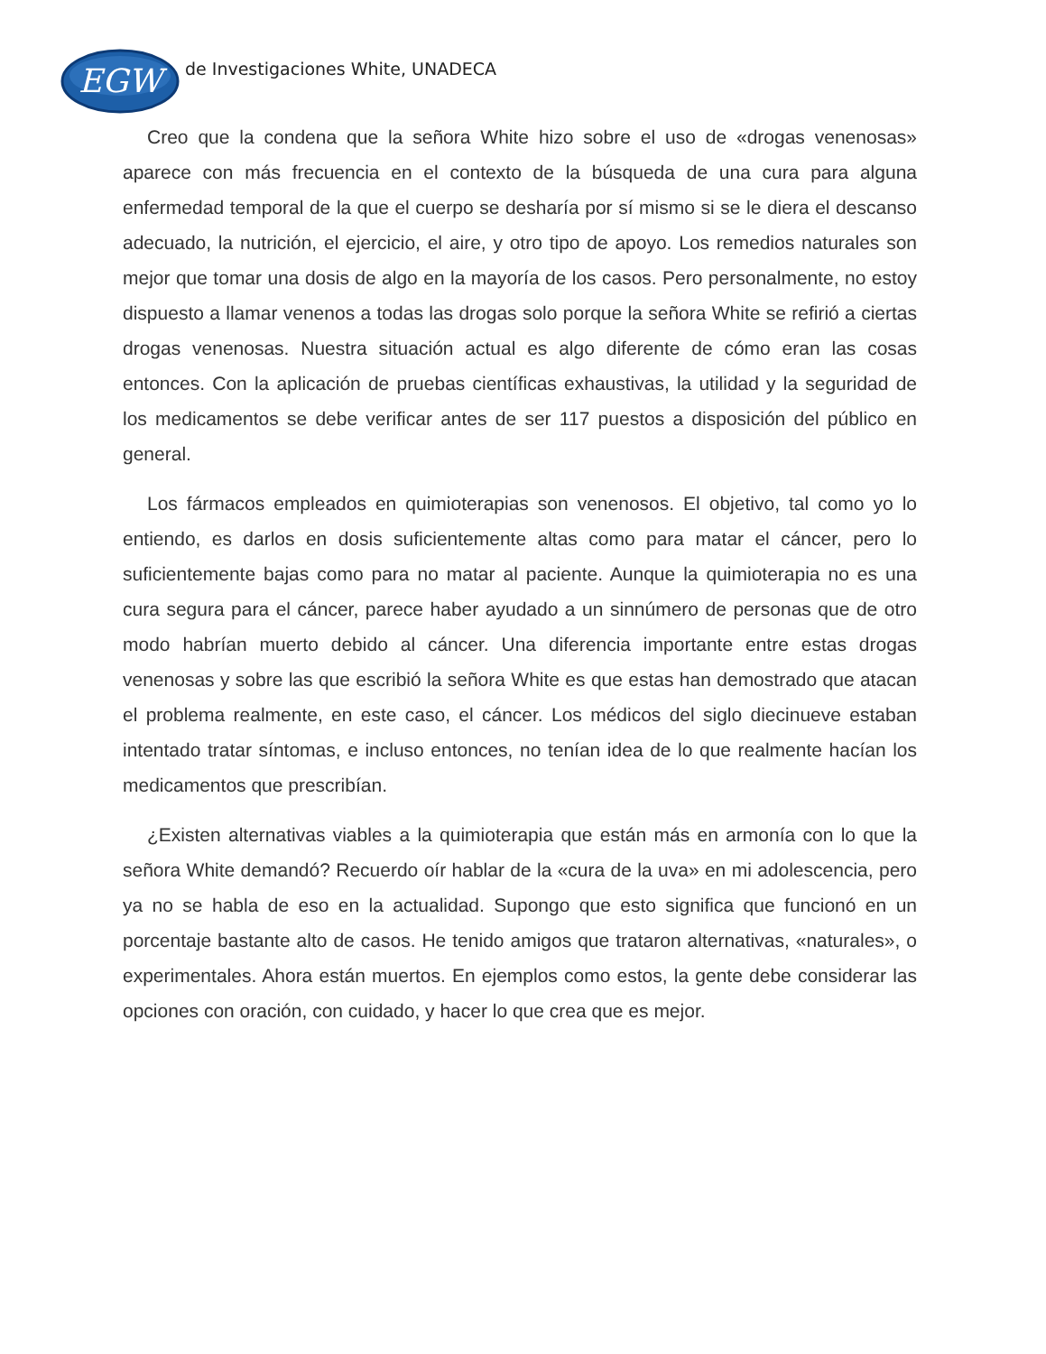EGW
de Investigaciones White, UNADECA
Creo que la condena que la señora White hizo sobre el uso de «drogas venenosas» aparece con más frecuencia en el contexto de la búsqueda de una cura para alguna enfermedad temporal de la que el cuerpo se desharía por sí mismo si se le diera el descanso adecuado, la nutrición, el ejercicio, el aire, y otro tipo de apoyo. Los remedios naturales son mejor que tomar una dosis de algo en la mayoría de los casos. Pero personalmente, no estoy dispuesto a llamar venenos a todas las drogas solo porque la señora White se refirió a ciertas drogas venenosas. Nuestra situación actual es algo diferente de cómo eran las cosas entonces. Con la aplicación de pruebas científicas exhaustivas, la utilidad y la seguridad de los medicamentos se debe verificar antes de ser 117 puestos a disposición del público en general.
Los fármacos empleados en quimioterapias son venenosos. El objetivo, tal como yo lo entiendo, es darlos en dosis suficientemente altas como para matar el cáncer, pero lo suficientemente bajas como para no matar al paciente. Aunque la quimioterapia no es una cura segura para el cáncer, parece haber ayudado a un sinnúmero de personas que de otro modo habrían muerto debido al cáncer. Una diferencia importante entre estas drogas venenosas y sobre las que escribió la señora White es que estas han demostrado que atacan el problema realmente, en este caso, el cáncer. Los médicos del siglo diecinueve estaban intentado tratar síntomas, e incluso entonces, no tenían idea de lo que realmente hacían los medicamentos que prescribían.
¿Existen alternativas viables a la quimioterapia que están más en armonía con lo que la señora White demandó? Recuerdo oír hablar de la «cura de la uva» en mi adolescencia, pero ya no se habla de eso en la actualidad. Supongo que esto significa que funcionó en un porcentaje bastante alto de casos. He tenido amigos que trataron alternativas, «naturales», o experimentales. Ahora están muertos. En ejemplos como estos, la gente debe considerar las opciones con oración, con cuidado, y hacer lo que crea que es mejor.